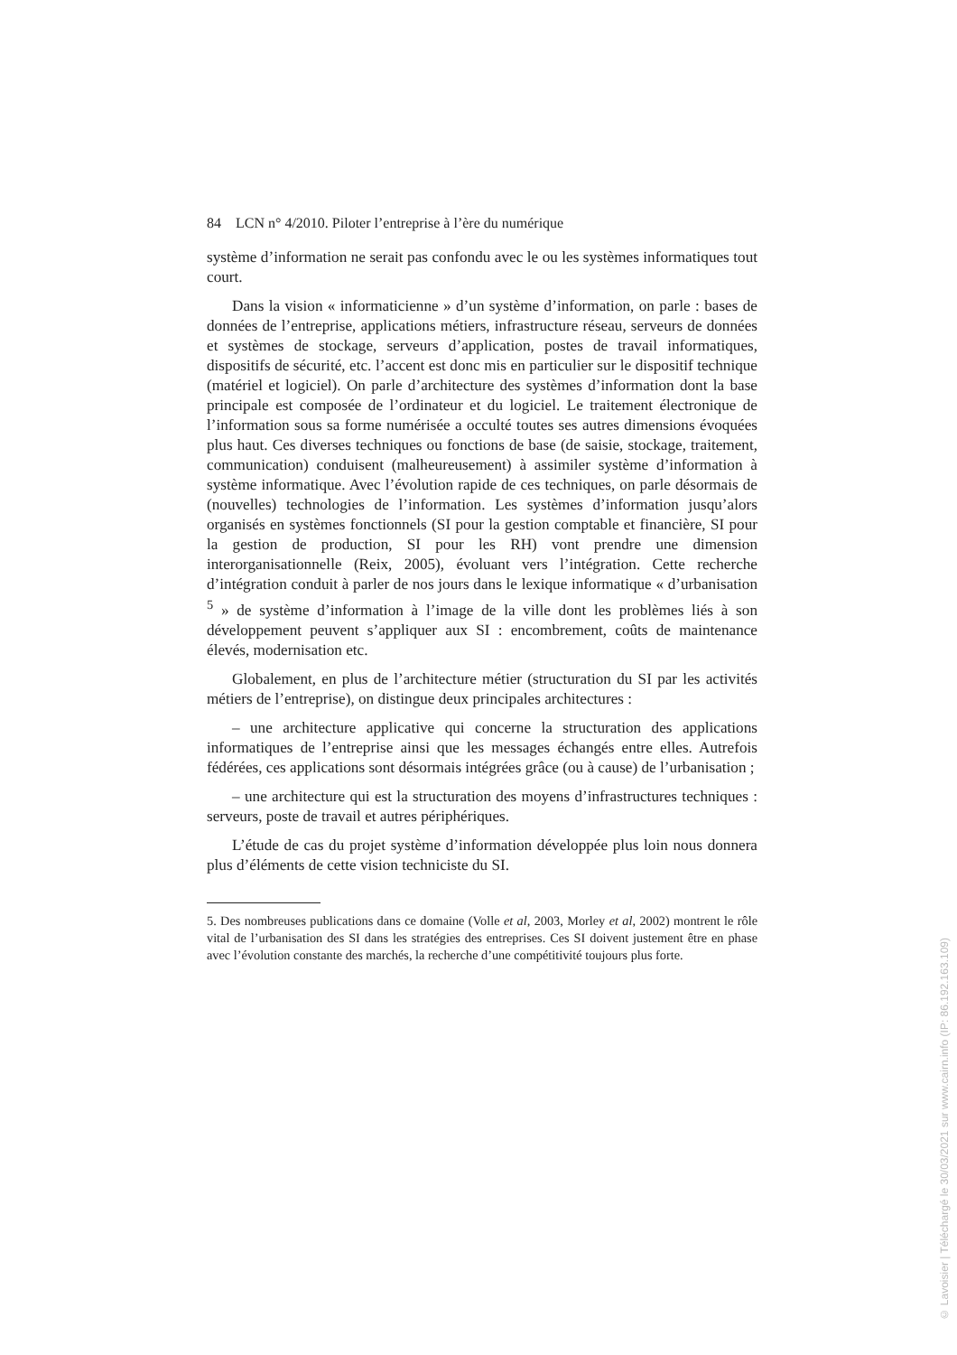84 LCN n° 4/2010. Piloter l’entreprise à l’ère du numérique
système d’information ne serait pas confondu avec le ou les systèmes informatiques tout court.
Dans la vision « informaticienne » d’un système d’information, on parle : bases de données de l’entreprise, applications métiers, infrastructure réseau, serveurs de données et systèmes de stockage, serveurs d’application, postes de travail informatiques, dispositifs de sécurité, etc. l’accent est donc mis en particulier sur le dispositif technique (matériel et logiciel). On parle d’architecture des systèmes d’information dont la base principale est composée de l’ordinateur et du logiciel. Le traitement électronique de l’information sous sa forme numérisée a occulté toutes ses autres dimensions évoquées plus haut. Ces diverses techniques ou fonctions de base (de saisie, stockage, traitement, communication) conduisent (malheureusement) à assimiler système d’information à système informatique. Avec l’évolution rapide de ces techniques, on parle désormais de (nouvelles) technologies de l’information. Les systèmes d’information jusqu’alors organisés en systèmes fonctionnels (SI pour la gestion comptable et financière, SI pour la gestion de production, SI pour les RH) vont prendre une dimension interorganisationnelle (Reix, 2005), évoluant vers l’intégration. Cette recherche d’intégration conduit à parler de nos jours dans le lexique informatique « d’urbanisation <sup>5</sup> » de système d’information à l’image de la ville dont les problèmes liés à son développement peuvent s’appliquer aux SI : encombrement, coûts de maintenance élevés, modernisation etc.
Globalement, en plus de l’architecture métier (structuration du SI par les activités métiers de l’entreprise), on distingue deux principales architectures :
– une architecture applicative qui concerne la structuration des applications informatiques de l’entreprise ainsi que les messages échangés entre elles. Autrefois fédérées, ces applications sont désormais intégrées grâce (ou à cause) de l’urbanisation ;
– une architecture qui est la structuration des moyens d’infrastructures techniques : serveurs, poste de travail et autres périphériques.
L’étude de cas du projet système d’information développée plus loin nous donnera plus d’éléments de cette vision techniciste du SI.
5. Des nombreuses publications dans ce domaine (Volle et al, 2003, Morley et al, 2002) montrent le rôle vital de l’urbanisation des SI dans les stratégies des entreprises. Ces SI doivent justement être en phase avec l’évolution constante des marchés, la recherche d’une compétitivité toujours plus forte.
© Lavoisier | Téléchargé le 30/03/2021 sur www.cairn.info (IP: 86.192.163.109)